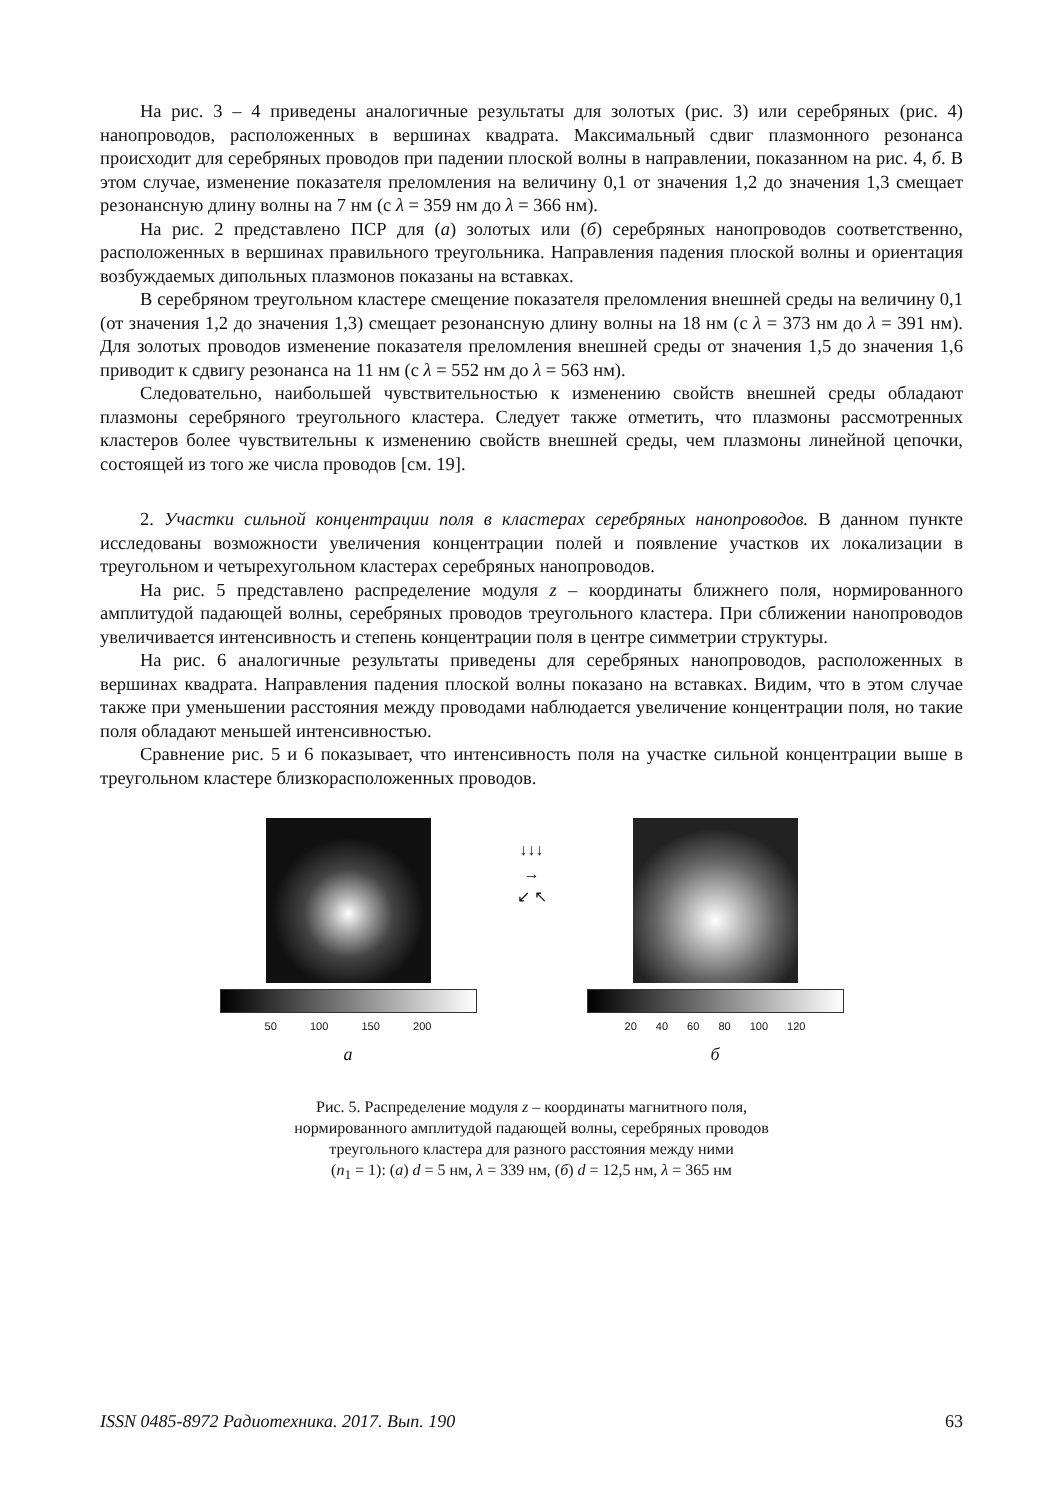На рис. 3 – 4 приведены аналогичные результаты для золотых (рис. 3) или серебряных (рис. 4) нанопроводов, расположенных в вершинах квадрата. Максимальный сдвиг плазмонного резонанса происходит для серебряных проводов при падении плоской волны в направлении, показанном на рис. 4, б. В этом случае, изменение показателя преломления на величину 0,1 от значения 1,2 до значения 1,3 смещает резонансную длину волны на 7 нм (с λ = 359 нм до λ = 366 нм).
На рис. 2 представлено ПСР для (а) золотых или (б) серебряных нанопроводов соответственно, расположенных в вершинах правильного треугольника. Направления падения плоской волны и ориентация возбуждаемых дипольных плазмонов показаны на вставках.
В серебряном треугольном кластере смещение показателя преломления внешней среды на величину 0,1 (от значения 1,2 до значения 1,3) смещает резонансную длину волны на 18 нм (с λ = 373 нм до λ = 391 нм). Для золотых проводов изменение показателя преломления внешней среды от значения 1,5 до значения 1,6 приводит к сдвигу резонанса на 11 нм (с λ = 552 нм до λ = 563 нм).
Следовательно, наибольшей чувствительностью к изменению свойств внешней среды обладают плазмоны серебряного треугольного кластера. Следует также отметить, что плазмоны рассмотренных кластеров более чувствительны к изменению свойств внешней среды, чем плазмоны линейной цепочки, состоящей из того же числа проводов [см. 19].
2. Участки сильной концентрации поля в кластерах серебряных нанопроводов. В данном пункте исследованы возможности увеличения концентрации полей и появление участков их локализации в треугольном и четырехугольном кластерах серебряных нанопроводов.
На рис. 5 представлено распределение модуля z – координаты ближнего поля, нормированного амплитудой падающей волны, серебряных проводов треугольного кластера. При сближении нанопроводов увеличивается интенсивность и степень концентрации поля в центре симметрии структуры.
На рис. 6 аналогичные результаты приведены для серебряных нанопроводов, расположенных в вершинах квадрата. Направления падения плоской волны показано на вставках. Видим, что в этом случае также при уменьшении расстояния между проводами наблюдается увеличение концентрации поля, но такие поля обладают меньшей интенсивностью.
Сравнение рис. 5 и 6 показывает, что интенсивность поля на участке сильной концентрации выше в треугольном кластере близкорасположенных проводов.
50 100 150 200
а
↓↓↓
→
↙ ↖
20 40 60 80 100 120
б
Рис. 5. Распределение модуля z – координаты магнитного поля,
нормированного амплитудой падающей волны, серебряных проводов
треугольного кластера для разного расстояния между ними
(n<sub>1</sub> = 1): (а) d = 5 нм, λ = 339 нм, (б) d = 12,5 нм, λ = 365 нм
ISSN 0485-8972 Радиотехника. 2017. Вып. 190 63